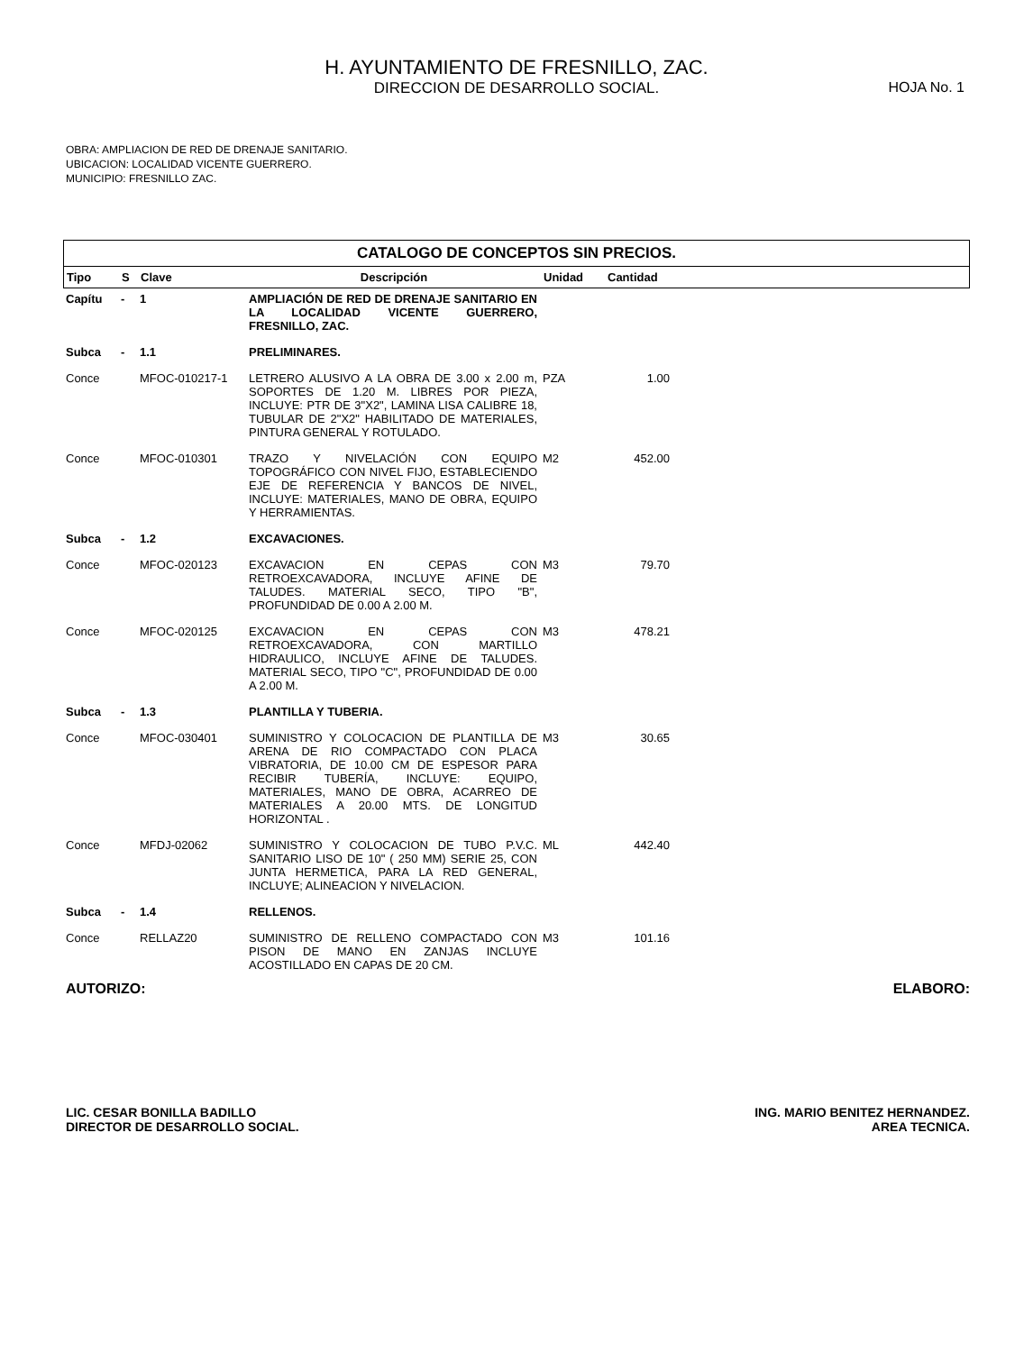H. AYUNTAMIENTO DE FRESNILLO, ZAC.
DIRECCION DE DESARROLLO SOCIAL.
HOJA No. 1
OBRA: AMPLIACION DE RED DE DRENAJE SANITARIO.
UBICACION: LOCALIDAD VICENTE GUERRERO.
MUNICIPIO: FRESNILLO ZAC.
CATALOGO DE CONCEPTOS SIN PRECIOS.
| Tipo | S | Clave | Descripción | Unidad | Cantidad |
| --- | --- | --- | --- | --- | --- |
| Capítu | - | 1 | AMPLIACIÓN DE RED DE DRENAJE SANITARIO EN LA LOCALIDAD VICENTE GUERRERO, FRESNILLO, ZAC. | | |
| Subca | - | 1.1 | PRELIMINARES. | | |
| Conce | | MFOC-010217-1 | LETRERO ALUSIVO A LA OBRA DE 3.00 x 2.00 m, SOPORTES DE 1.20 M. LIBRES POR PIEZA, INCLUYE: PTR DE 3"X2", LAMINA LISA CALIBRE 18, TUBULAR DE 2"X2" HABILITADO DE MATERIALES, PINTURA GENERAL Y ROTULADO. | PZA | 1.00 |
| Conce | | MFOC-010301 | TRAZO Y NIVELACIÓN CON EQUIPO TOPOGRÁFICO CON NIVEL FIJO, ESTABLECIENDO EJE DE REFERENCIA Y BANCOS DE NIVEL, INCLUYE: MATERIALES, MANO DE OBRA, EQUIPO Y HERRAMIENTAS. | M2 | 452.00 |
| Subca | - | 1.2 | EXCAVACIONES. | | |
| Conce | | MFOC-020123 | EXCAVACION EN CEPAS CON RETROEXCAVADORA, INCLUYE AFINE DE TALUDES. MATERIAL SECO, TIPO "B", PROFUNDIDAD DE 0.00 A 2.00 M. | M3 | 79.70 |
| Conce | | MFOC-020125 | EXCAVACION EN CEPAS CON RETROEXCAVADORA, CON MARTILLO HIDRAULICO, INCLUYE AFINE DE TALUDES. MATERIAL SECO, TIPO "C", PROFUNDIDAD DE 0.00 A 2.00 M. | M3 | 478.21 |
| Subca | - | 1.3 | PLANTILLA Y TUBERIA. | | |
| Conce | | MFOC-030401 | SUMINISTRO Y COLOCACION DE PLANTILLA DE ARENA DE RIO COMPACTADO CON PLACA VIBRATORIA, DE 10.00 CM DE ESPESOR PARA RECIBIR TUBERÍA, INCLUYE: EQUIPO, MATERIALES, MANO DE OBRA, ACARREO DE MATERIALES A 20.00 MTS. DE LONGITUD HORIZONTAL . | M3 | 30.65 |
| Conce | | MFDJ-02062 | SUMINISTRO Y COLOCACION DE TUBO P.V.C. SANITARIO LISO DE 10" ( 250 MM) SERIE 25, CON JUNTA HERMETICA, PARA LA RED GENERAL, INCLUYE; ALINEACION Y NIVELACION. | ML | 442.40 |
| Subca | - | 1.4 | RELLENOS. | | |
| Conce | | RELLAZ20 | SUMINISTRO DE RELLENO COMPACTADO CON PISON DE MANO EN ZANJAS INCLUYE ACOSTILLADO EN CAPAS DE 20 CM. | M3 | 101.16 |
AUTORIZO: ELABORO:
LIC. CESAR BONILLA BADILLO
DIRECTOR DE DESARROLLO SOCIAL.
ING. MARIO BENITEZ HERNANDEZ.
AREA TECNICA.